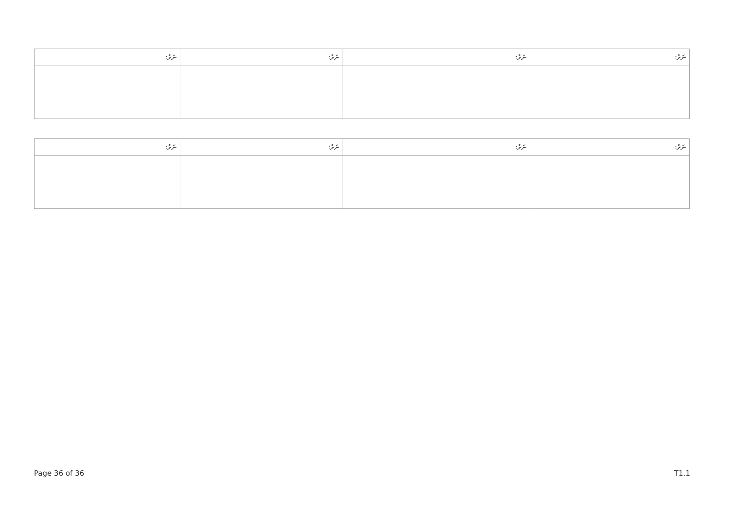| ނަރު: | ނަރު: | ނަރު: | ނަރު: |
| --- | --- | --- | --- |
| ނަރު: | ނަރު: | ނަރު: | ނަރު: |
| --- | --- | --- | --- |
Page 36 of 36 T1.1